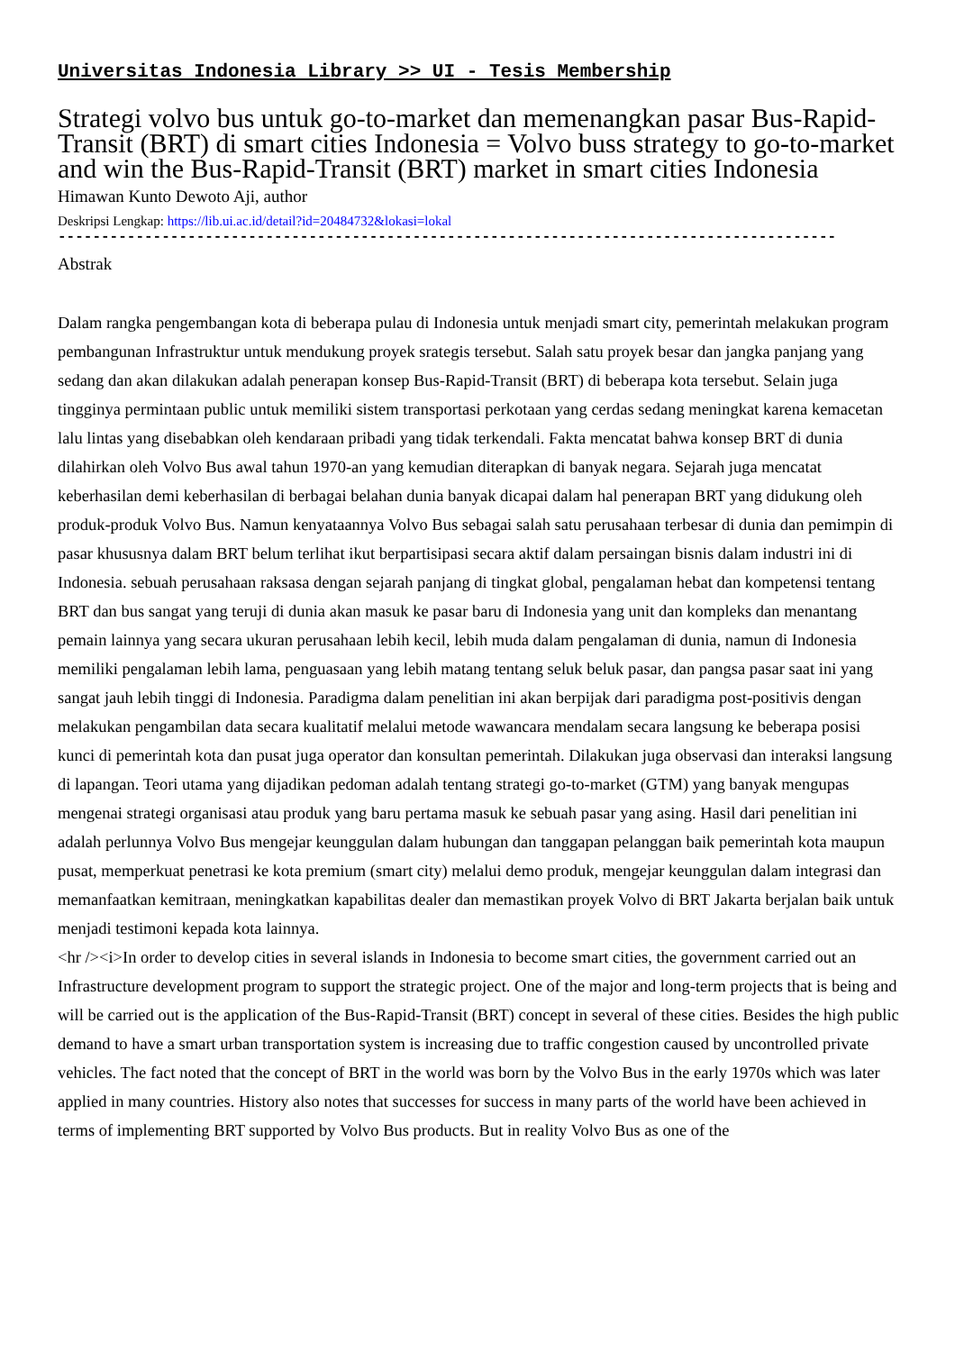Universitas Indonesia Library >> UI - Tesis Membership
Strategi volvo bus untuk go-to-market dan memenangkan pasar Bus-Rapid-Transit (BRT) di smart cities Indonesia = Volvo buss strategy to go-to-market and win the Bus-Rapid-Transit (BRT) market in smart cities Indonesia
Himawan Kunto Dewoto Aji, author
Deskripsi Lengkap: https://lib.ui.ac.id/detail?id=20484732&lokasi=lokal
------------------------------------------------------------------------------------------
Abstrak
Dalam rangka pengembangan kota di beberapa pulau di Indonesia untuk menjadi smart city, pemerintah melakukan program pembangunan Infrastruktur untuk mendukung proyek srategis tersebut. Salah satu proyek besar dan jangka panjang yang sedang dan akan dilakukan adalah penerapan konsep Bus-Rapid-Transit (BRT) di beberapa kota tersebut. Selain juga tingginya permintaan public untuk memiliki sistem transportasi perkotaan yang cerdas sedang meningkat karena kemacetan lalu lintas yang disebabkan oleh kendaraan pribadi yang tidak terkendali. Fakta mencatat bahwa konsep BRT di dunia dilahirkan oleh Volvo Bus awal tahun 1970-an yang kemudian diterapkan di banyak negara. Sejarah juga mencatat keberhasilan demi keberhasilan di berbagai belahan dunia banyak dicapai dalam hal penerapan BRT yang didukung oleh produk-produk Volvo Bus. Namun kenyataannya Volvo Bus sebagai salah satu perusahaan terbesar di dunia dan pemimpin di pasar khususnya dalam BRT belum terlihat ikut berpartisipasi secara aktif dalam persaingan bisnis dalam industri ini di Indonesia. sebuah perusahaan raksasa dengan sejarah panjang di tingkat global, pengalaman hebat dan kompetensi tentang BRT dan bus sangat yang teruji di dunia akan masuk ke pasar baru di Indonesia yang unit dan kompleks dan menantang pemain lainnya yang secara ukuran perusahaan lebih kecil, lebih muda dalam pengalaman di dunia, namun di Indonesia memiliki pengalaman lebih lama, penguasaan yang lebih matang tentang seluk beluk pasar, dan pangsa pasar saat ini yang sangat jauh lebih tinggi di Indonesia. Paradigma dalam penelitian ini akan berpijak dari paradigma post-positivis dengan melakukan pengambilan data secara kualitatif melalui metode wawancara mendalam secara langsung ke beberapa posisi kunci di pemerintah kota dan pusat juga operator dan konsultan pemerintah. Dilakukan juga observasi dan interaksi langsung di lapangan. Teori utama yang dijadikan pedoman adalah tentang strategi go-to-market (GTM) yang banyak mengupas mengenai strategi organisasi atau produk yang baru pertama masuk ke sebuah pasar yang asing. Hasil dari penelitian ini adalah perlunnya Volvo Bus mengejar keunggulan dalam hubungan dan tanggapan pelanggan baik pemerintah kota maupun pusat, memperkuat penetrasi ke kota premium (smart city) melalui demo produk, mengejar keunggulan dalam integrasi dan memanfaatkan kemitraan, meningkatkan kapabilitas dealer dan memastikan proyek Volvo di BRT Jakarta berjalan baik untuk menjadi testimoni kepada kota lainnya.
<hr /><i>In order to develop cities in several islands in Indonesia to become smart cities, the government carried out an Infrastructure development program to support the strategic project. One of the major and long-term projects that is being and will be carried out is the application of the Bus-Rapid-Transit (BRT) concept in several of these cities. Besides the high public demand to have a smart urban transportation system is increasing due to traffic congestion caused by uncontrolled private vehicles. The fact noted that the concept of BRT in the world was born by the Volvo Bus in the early 1970s which was later applied in many countries. History also notes that successes for success in many parts of the world have been achieved in terms of implementing BRT supported by Volvo Bus products. But in reality Volvo Bus as one of the